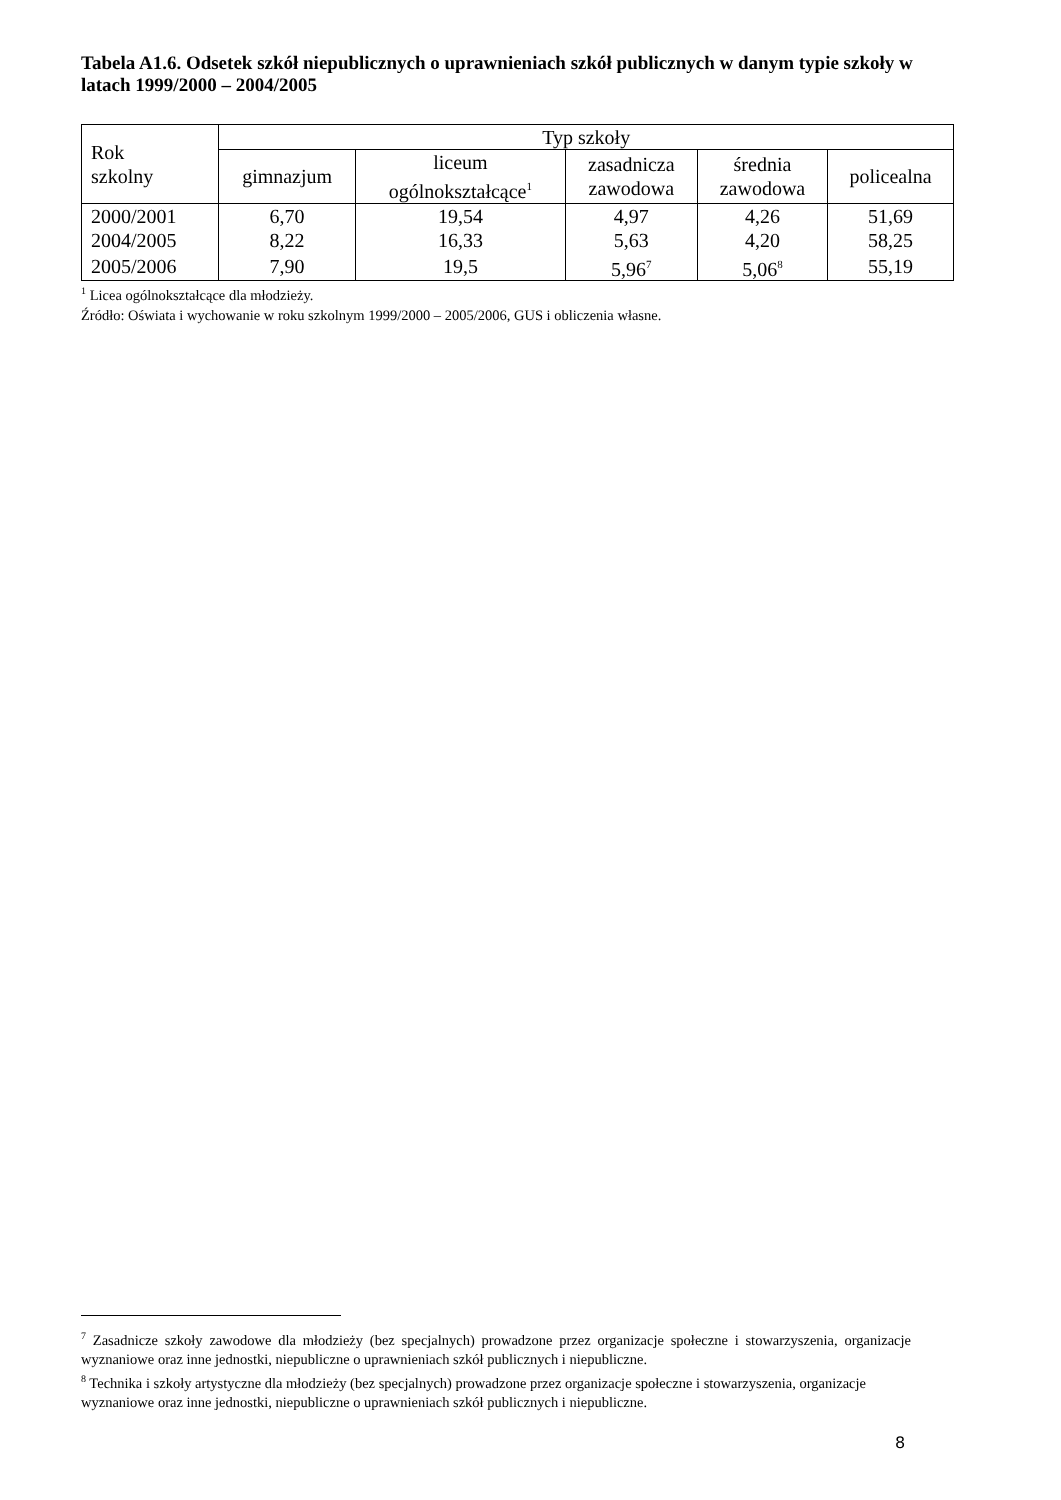Tabela A1.6. Odsetek szkół niepublicznych o uprawnieniach szkół publicznych w danym typie szkoły w latach 1999/2000 – 2004/2005
| Rok szkolny | Typ szkoły | | | | |
| --- | --- | --- | --- | --- | --- |
| | gimnazjum | liceum ogólnokształcące<sup>1</sup> | zasadnicza zawodowa | średnia zawodowa | policealna |
| 2000/2001 | 6,70 | 19,54 | 4,97 | 4,26 | 51,69 |
| 2004/2005 | 8,22 | 16,33 | 5,63 | 4,20 | 58,25 |
| 2005/2006 | 7,90 | 19,5 | 5,96<sup>7</sup> | 5,06<sup>8</sup> | 55,19 |
<sup>1</sup> Licea ogólnokształcące dla młodzieży.
Źródło: Oświata i wychowanie w roku szkolnym 1999/2000 – 2005/2006, GUS i obliczenia własne.
<sup>7</sup> Zasadnicze szkoły zawodowe dla młodzieży (bez specjalnych) prowadzone przez organizacje społeczne i stowarzyszenia, organizacje wyznaniowe oraz inne jednostki, niepubliczne o uprawnieniach szkół publicznych i niepubliczne.
<sup>8</sup> Technika i szkoły artystyczne dla młodzieży (bez specjalnych) prowadzone przez organizacje społeczne i stowarzyszenia, organizacje wyznaniowe oraz inne jednostki, niepubliczne o uprawnieniach szkół publicznych i niepubliczne.
8